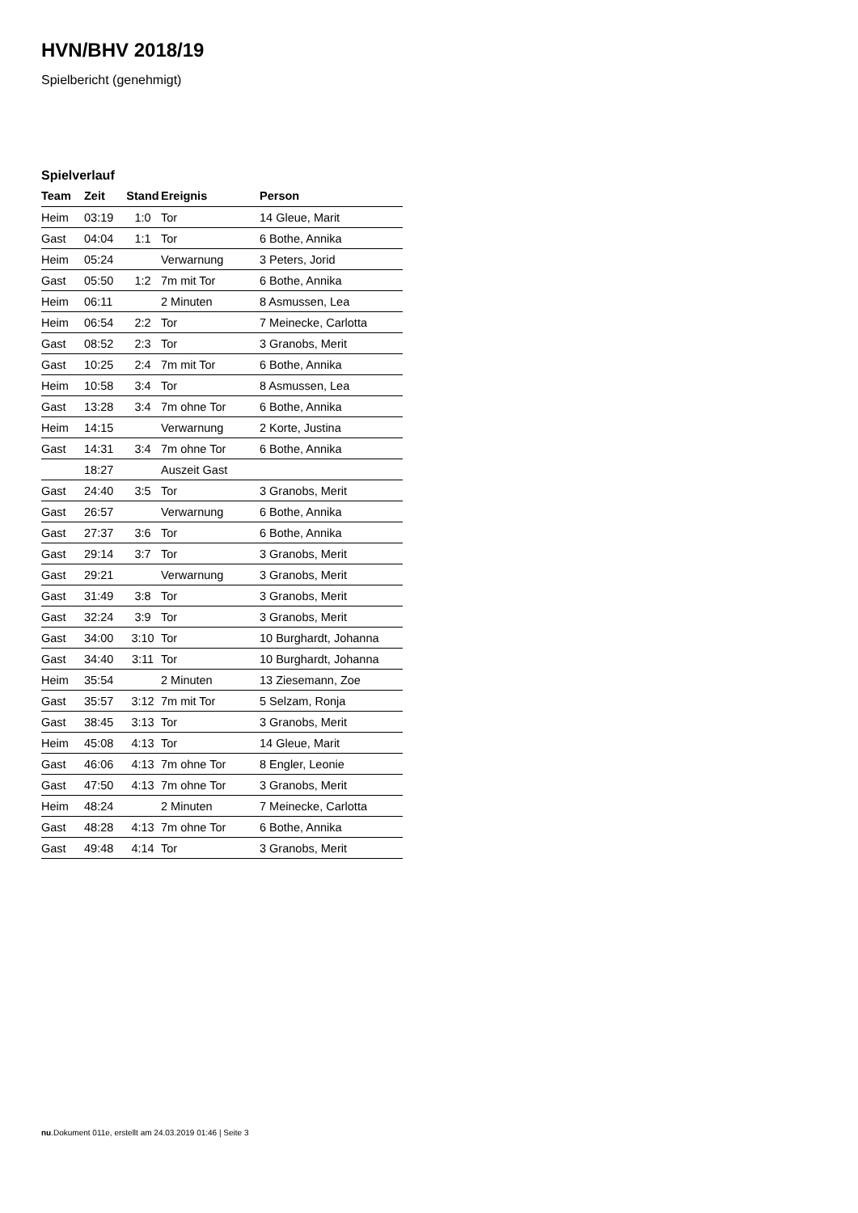HVN/BHV 2018/19
Spielbericht (genehmigt)
Spielverlauf
| Team | Zeit | Stand | Ereignis | Person |
| --- | --- | --- | --- | --- |
| Heim | 03:19 | 1:0 | Tor | 14 Gleue, Marit |
| Gast | 04:04 | 1:1 | Tor | 6 Bothe, Annika |
| Heim | 05:24 | | Verwarnung | 3 Peters, Jorid |
| Gast | 05:50 | 1:2 | 7m mit Tor | 6 Bothe, Annika |
| Heim | 06:11 | | 2 Minuten | 8 Asmussen, Lea |
| Heim | 06:54 | 2:2 | Tor | 7 Meinecke, Carlotta |
| Gast | 08:52 | 2:3 | Tor | 3 Granobs, Merit |
| Gast | 10:25 | 2:4 | 7m mit Tor | 6 Bothe, Annika |
| Heim | 10:58 | 3:4 | Tor | 8 Asmussen, Lea |
| Gast | 13:28 | 3:4 | 7m ohne Tor | 6 Bothe, Annika |
| Heim | 14:15 | | Verwarnung | 2 Korte, Justina |
| Gast | 14:31 | 3:4 | 7m ohne Tor | 6 Bothe, Annika |
| | 18:27 | | Auszeit Gast | |
| Gast | 24:40 | 3:5 | Tor | 3 Granobs, Merit |
| Gast | 26:57 | | Verwarnung | 6 Bothe, Annika |
| Gast | 27:37 | 3:6 | Tor | 6 Bothe, Annika |
| Gast | 29:14 | 3:7 | Tor | 3 Granobs, Merit |
| Gast | 29:21 | | Verwarnung | 3 Granobs, Merit |
| Gast | 31:49 | 3:8 | Tor | 3 Granobs, Merit |
| Gast | 32:24 | 3:9 | Tor | 3 Granobs, Merit |
| Gast | 34:00 | 3:10 | Tor | 10 Burghardt, Johanna |
| Gast | 34:40 | 3:11 | Tor | 10 Burghardt, Johanna |
| Heim | 35:54 | | 2 Minuten | 13 Ziesemann, Zoe |
| Gast | 35:57 | 3:12 | 7m mit Tor | 5 Selzam, Ronja |
| Gast | 38:45 | 3:13 | Tor | 3 Granobs, Merit |
| Heim | 45:08 | 4:13 | Tor | 14 Gleue, Marit |
| Gast | 46:06 | 4:13 | 7m ohne Tor | 8 Engler, Leonie |
| Gast | 47:50 | 4:13 | 7m ohne Tor | 3 Granobs, Merit |
| Heim | 48:24 | | 2 Minuten | 7 Meinecke, Carlotta |
| Gast | 48:28 | 4:13 | 7m ohne Tor | 6 Bothe, Annika |
| Gast | 49:48 | 4:14 | Tor | 3 Granobs, Merit |
nu.Dokument 011e, erstellt am 24.03.2019 01:46 | Seite 3